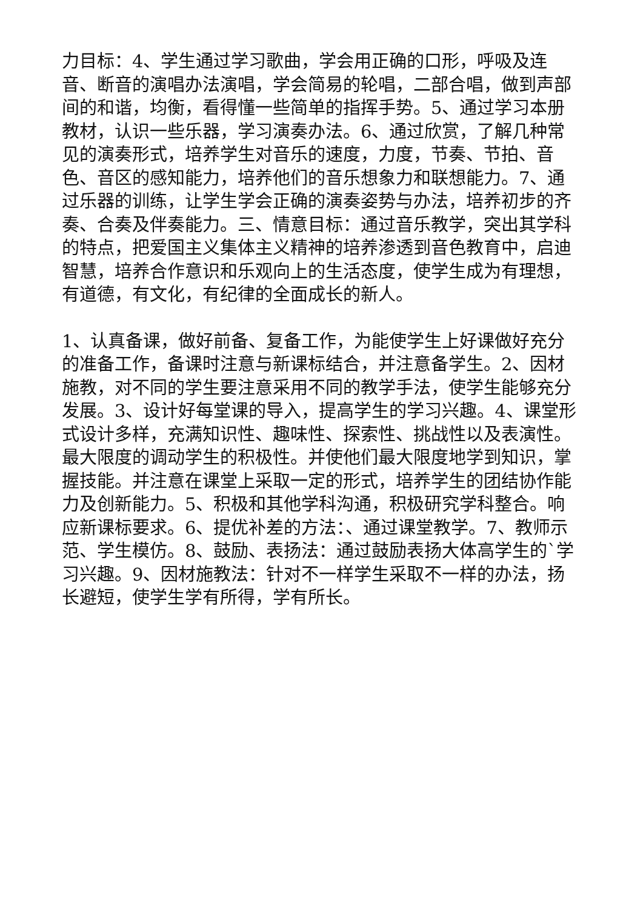力目标：4、学生通过学习歌曲，学会用正确的口形，呼吸及连音、断音的演唱办法演唱，学会简易的轮唱，二部合唱，做到声部间的和谐，均衡，看得懂一些简单的指挥手势。5、通过学习本册教材，认识一些乐器，学习演奏办法。6、通过欣赏，了解几种常见的演奏形式，培养学生对音乐的速度，力度，节奏、节拍、音色、音区的感知能力，培养他们的音乐想象力和联想能力。7、通过乐器的训练，让学生学会正确的演奏姿势与办法，培养初步的齐奏、合奏及伴奏能力。三、情意目标：通过音乐教学，突出其学科的特点，把爱国主义集体主义精神的培养渗透到音色教育中，启迪智慧，培养合作意识和乐观向上的生活态度，使学生成为有理想，有道德，有文化，有纪律的全面成长的新人。
1、认真备课，做好前备、复备工作，为能使学生上好课做好充分的准备工作，备课时注意与新课标结合，并注意备学生。2、因材施教，对不同的学生要注意采用不同的教学手法，使学生能够充分发展。3、设计好每堂课的导入，提高学生的学习兴趣。4、课堂形式设计多样，充满知识性、趣味性、探索性、挑战性以及表演性。最大限度的调动学生的积极性。并使他们最大限度地学到知识，掌握技能。并注意在课堂上采取一定的形式，培养学生的团结协作能力及创新能力。5、积极和其他学科沟通，积极研究学科整合。响应新课标要求。6、提优补差的方法：、通过课堂教学。7、教师示范、学生模仿。8、鼓励、表扬法：通过鼓励表扬大体高学生的`学习兴趣。9、因材施教法：针对不一样学生采取不一样的办法，扬长避短，使学生学有所得，学有所长。